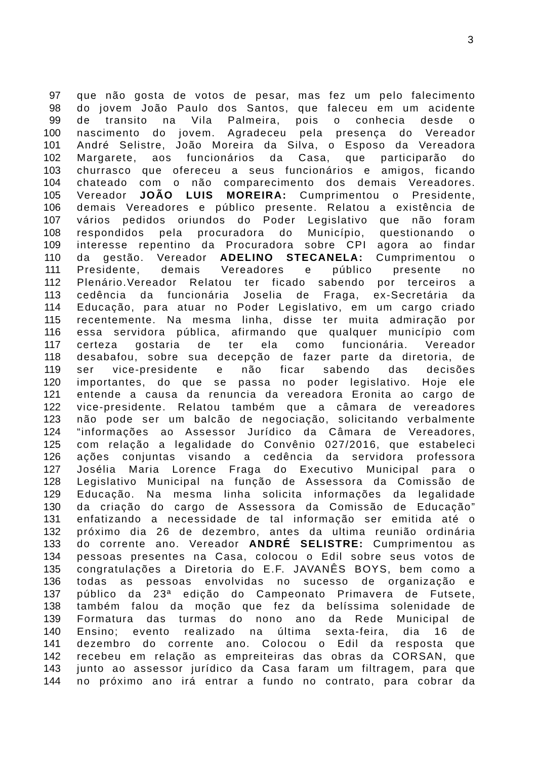3
97 que não gosta de votos de pesar, mas fez um pelo falecimento
98 do jovem João Paulo dos Santos, que faleceu em um acidente
99 de transito na Vila Palmeira, pois o conhecia desde o
100 nascimento do jovem. Agradeceu pela presença do Vereador
101 André Selistre, João Moreira da Silva, o Esposo da Vereadora
102 Margarete, aos funcionários da Casa, que participarão do
103 churrasco que ofereceu a seus funcionários e amigos, ficando
104 chateado com o não comparecimento dos demais Vereadores.
105 Vereador JOÃO LUIS MOREIRA: Cumprimentou o Presidente,
106 demais Vereadores e público presente. Relatou a existência de
107 vários pedidos oriundos do Poder Legislativo que não foram
108 respondidos pela procuradora do Município, questionando o
109 interesse repentino da Procuradora sobre CPI agora ao findar
110 da gestão. Vereador ADELINO STECANELA: Cumprimentou o
111 Presidente, demais Vereadores e público presente no
112 Plenário.Vereador Relatou ter ficado sabendo por terceiros a
113 cedência da funcionária Joselia de Fraga, ex-Secretária da
114 Educação, para atuar no Poder Legislativo, em um cargo criado
115 recentemente. Na mesma linha, disse ter muita admiração por
116 essa servidora pública, afirmando que qualquer município com
117 certeza gostaria de ter ela como funcionária. Vereador
118 desabafou, sobre sua decepção de fazer parte da diretoria, de
119 ser vice-presidente e não ficar sabendo das decisões
120 importantes, do que se passa no poder legislativo. Hoje ele
121 entende a causa da renuncia da vereadora Eronita ao cargo de
122 vice-presidente. Relatou também que a câmara de vereadores
123 não pode ser um balcão de negociação, solicitando verbalmente
124 “informações ao Assessor Jurídico da Câmara de Vereadores,
125 com relação a legalidade do Convênio 027/2016, que estabeleci
126 ações conjuntas visando a cedência da servidora professora
127 Josélia Maria Lorence Fraga do Executivo Municipal para o
128 Legislativo Municipal na função de Assessora da Comissão de
129 Educação. Na mesma linha solicita informações da legalidade
130 da criação do cargo de Assessora da Comissão de Educação”
131 enfatizando a necessidade de tal informação ser emitida até o
132 próximo dia 26 de dezembro, antes da ultima reunião ordinária
133 do corrente ano. Vereador ANDRÉ SELISTRE: Cumprimentou as
134 pessoas presentes na Casa, colocou o Edil sobre seus votos de
135 congratulações a Diretoria do E.F. JAVANÊS BOYS, bem como a
136 todas as pessoas envolvidas no sucesso de organização e
137 público da 23ª edição do Campeonato Primavera de Futsete,
138 também falou da moção que fez da belíssima solenidade de
139 Formatura das turmas do nono ano da Rede Municipal de
140 Ensino; evento realizado na última sexta-feira, dia 16 de
141 dezembro do corrente ano. Colocou o Edil da resposta que
142 recebeu em relação as empreiteiras das obras da CORSAN, que
143 junto ao assessor jurídico da Casa faram um filtragem, para que
144 no próximo ano irá entrar a fundo no contrato, para cobrar da